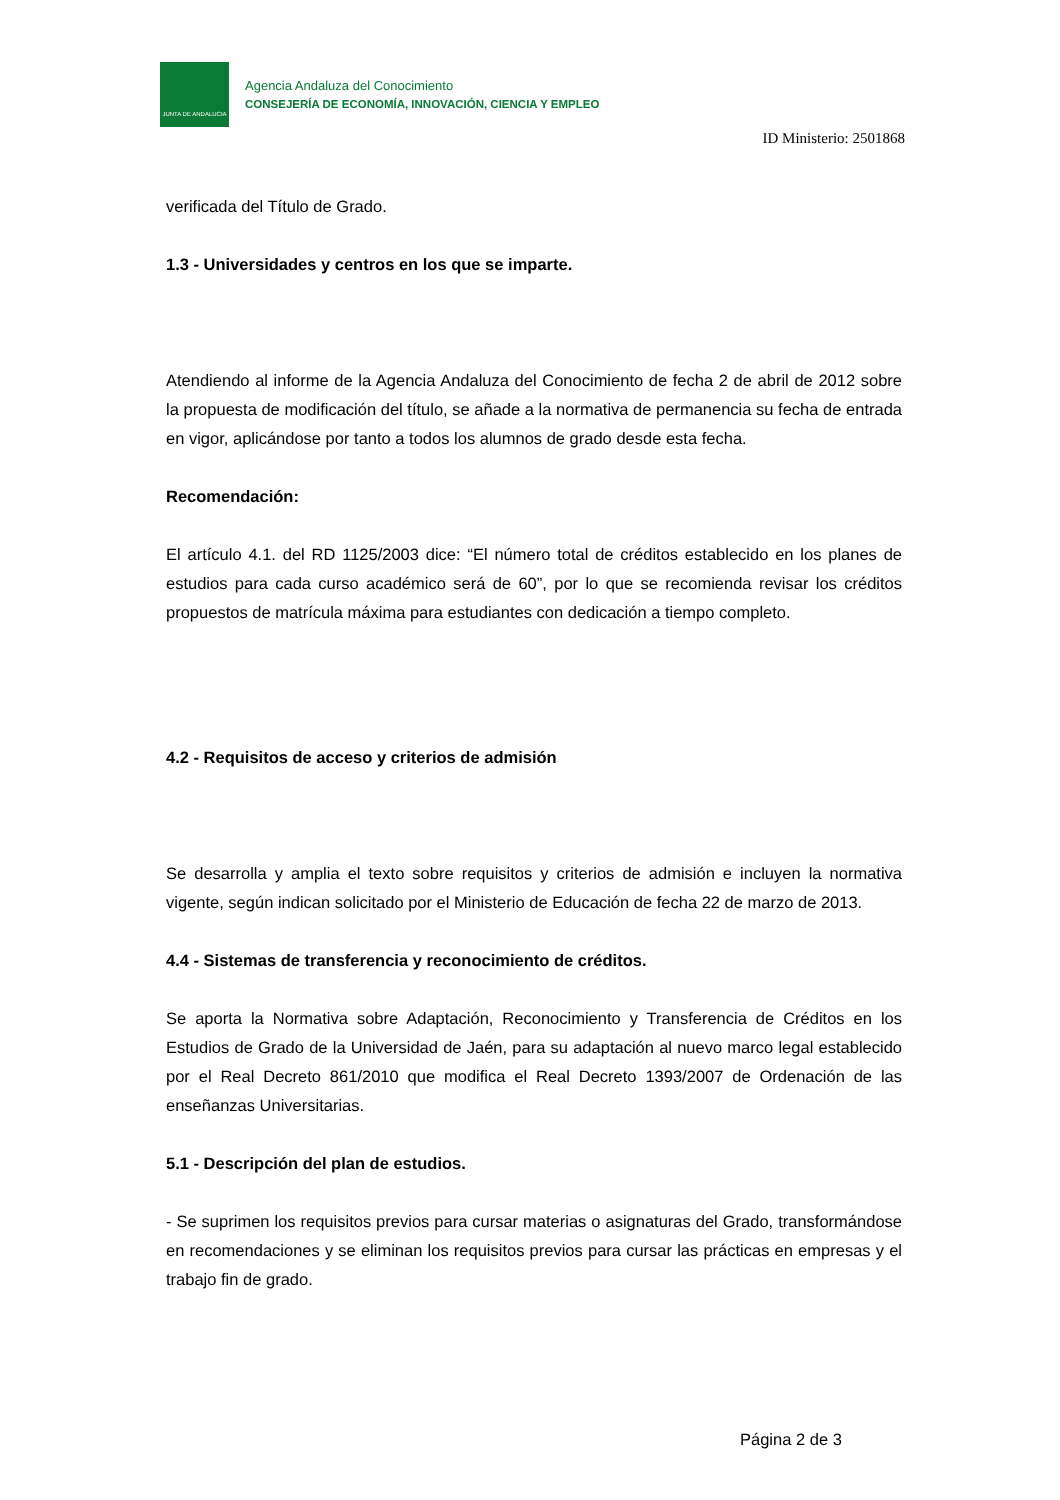JUNTA DE ANDALUCIA
Agencia Andaluza del Conocimiento
CONSEJERÍA DE ECONOMÍA, INNOVACIÓN, CIENCIA Y EMPLEO
ID Ministerio: 2501868
verificada del Título de Grado.
1.3 - Universidades y centros en los que se imparte.
Atendiendo al informe de la Agencia Andaluza del Conocimiento de fecha 2 de abril de 2012 sobre la propuesta de modificación del título, se añade a la normativa de permanencia su fecha de entrada en vigor, aplicándose por tanto a todos los alumnos de grado desde esta fecha.
Recomendación:
El artículo 4.1. del RD 1125/2003 dice: “El número total de créditos establecido en los planes de estudios para cada curso académico será de 60”, por lo que se recomienda revisar los créditos propuestos de matrícula máxima para estudiantes con dedicación a tiempo completo.
4.2 - Requisitos de acceso y criterios de admisión
Se desarrolla y amplia el texto sobre requisitos y criterios de admisión e incluyen la normativa vigente, según indican solicitado por el Ministerio de Educación de fecha 22 de marzo de 2013.
4.4 - Sistemas de transferencia y reconocimiento de créditos.
Se aporta la Normativa sobre Adaptación, Reconocimiento y Transferencia de Créditos en los Estudios de Grado de la Universidad de Jaén, para su adaptación al nuevo marco legal establecido por el Real Decreto 861/2010 que modifica el Real Decreto 1393/2007 de Ordenación de las enseñanzas Universitarias.
5.1 - Descripción del plan de estudios.
- Se suprimen los requisitos previos para cursar materias o asignaturas del Grado, transformándose en recomendaciones y se eliminan los requisitos previos para cursar las prácticas en empresas y el trabajo fin de grado.
Página 2 de 3